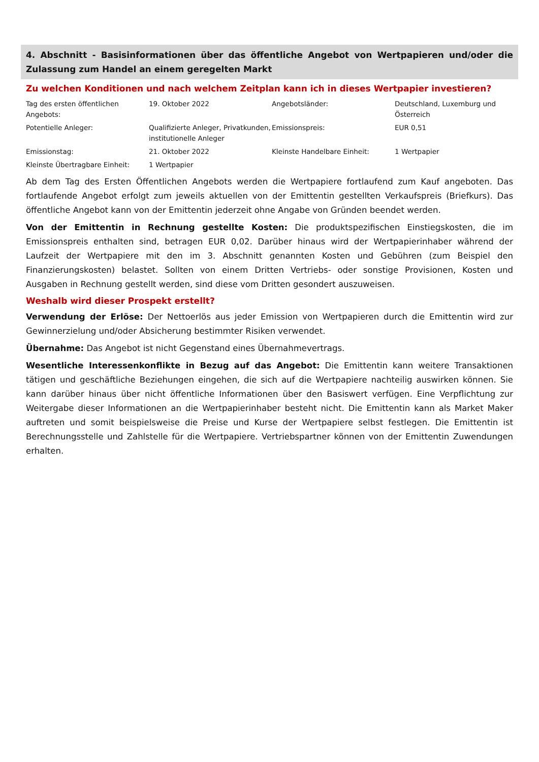4. Abschnitt - Basisinformationen über das öffentliche Angebot von Wertpapieren und/oder die Zulassung zum Handel an einem geregelten Markt
Zu welchen Konditionen und nach welchem Zeitplan kann ich in dieses Wertpapier investieren?
| Tag des ersten öffentlichen Angebots: | 19. Oktober 2022 | Angebotsländer: | Deutschland, Luxemburg und Österreich |
| Potentielle Anleger: | Qualifizierte Anleger, Privatkunden, institutionelle Anleger | Emissionspreis: | EUR 0,51 |
| Emissionstag: | 21. Oktober 2022 | Kleinste Handelbare Einheit: | 1 Wertpapier |
| Kleinste Übertragbare Einheit: | 1 Wertpapier | | |
Ab dem Tag des Ersten Öffentlichen Angebots werden die Wertpapiere fortlaufend zum Kauf angeboten. Das fortlaufende Angebot erfolgt zum jeweils aktuellen von der Emittentin gestellten Verkaufspreis (Briefkurs). Das öffentliche Angebot kann von der Emittentin jederzeit ohne Angabe von Gründen beendet werden.
Von der Emittentin in Rechnung gestellte Kosten: Die produktspezifischen Einstiegskosten, die im Emissionspreis enthalten sind, betragen EUR 0,02. Darüber hinaus wird der Wertpapierinhaber während der Laufzeit der Wertpapiere mit den im 3. Abschnitt genannten Kosten und Gebühren (zum Beispiel den Finanzierungskosten) belastet. Sollten von einem Dritten Vertriebs- oder sonstige Provisionen, Kosten und Ausgaben in Rechnung gestellt werden, sind diese vom Dritten gesondert auszuweisen.
Weshalb wird dieser Prospekt erstellt?
Verwendung der Erlöse: Der Nettoerlös aus jeder Emission von Wertpapieren durch die Emittentin wird zur Gewinnerzielung und/oder Absicherung bestimmter Risiken verwendet.
Übernahme: Das Angebot ist nicht Gegenstand eines Übernahmevertrags.
Wesentliche Interessenkonflikte in Bezug auf das Angebot: Die Emittentin kann weitere Transaktionen tätigen und geschäftliche Beziehungen eingehen, die sich auf die Wertpapiere nachteilig auswirken können. Sie kann darüber hinaus über nicht öffentliche Informationen über den Basiswert verfügen. Eine Verpflichtung zur Weitergabe dieser Informationen an die Wertpapierinhaber besteht nicht. Die Emittentin kann als Market Maker auftreten und somit beispielsweise die Preise und Kurse der Wertpapiere selbst festlegen. Die Emittentin ist Berechnungsstelle und Zahlstelle für die Wertpapiere. Vertriebspartner können von der Emittentin Zuwendungen erhalten.